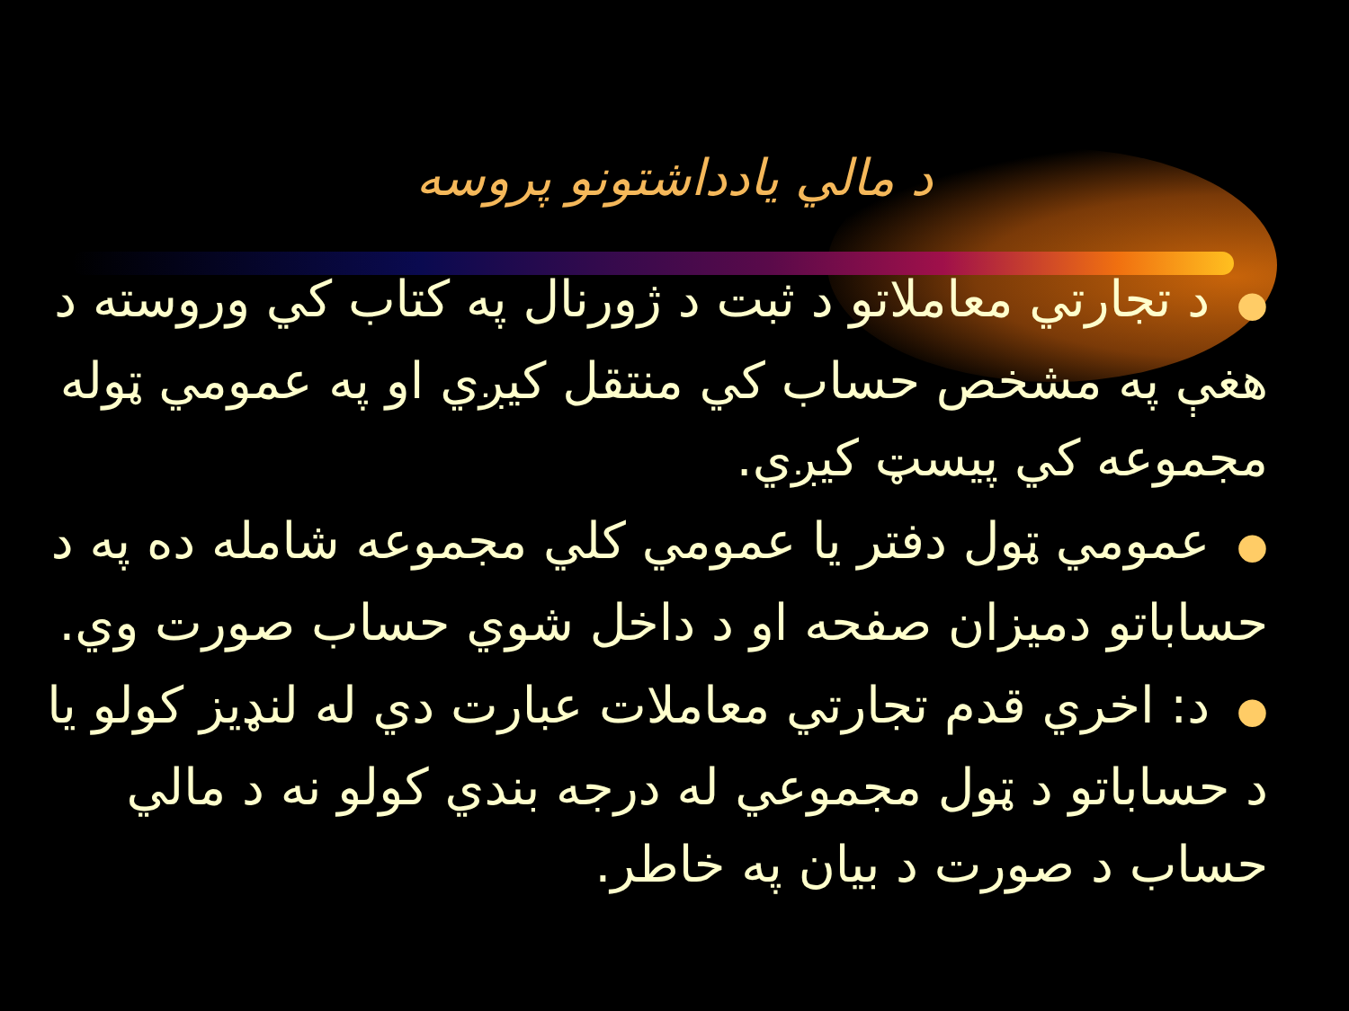د مالي يادداشتونو پروسه
●د تجارتي معاملاتو د ثبت د ژورنال په کتاب کي وروسته د هغې په مشخص حساب کي منتقل کيږي او په عمومي ټوله مجموعه کي پيسټ کيږي.
●عمومي ټول دفتر يا عمومي کلي مجموعه شامله ده په د حساباتو دميزان صفحه او د داخل شوي حساب صورت وي.
●د: اخري قدم تجارتي معاملات عبارت دي له لنډيز کولو يا د حساباتو د ټول مجموعي له درجه بندي کولو نه د مالي حساب د صورت د بيان په خاطر.